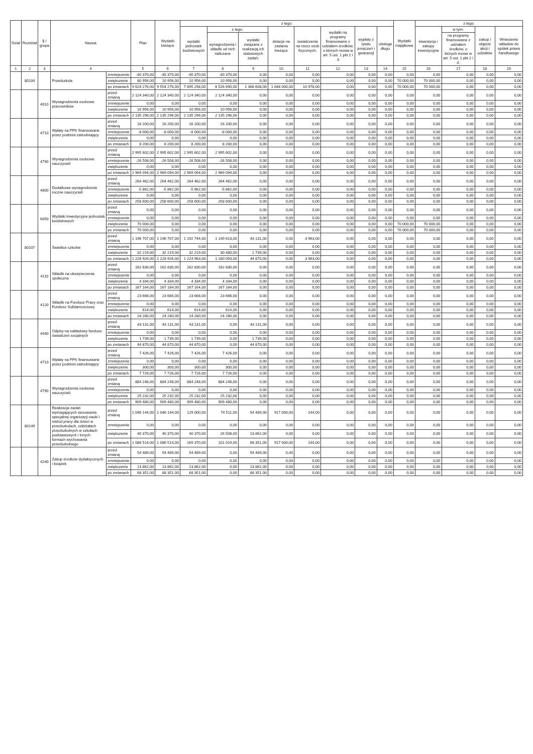| Dział | Rozdział | § / grupa | Nazwa | | Plan | Wydatki bieżące | z tego: | | | | | | | | Wydatki majątkowe | z tego: | | | |
| --- | --- | --- | --- | --- | --- | --- | --- | --- | --- | --- | --- | --- | --- | --- | --- | --- | --- | --- | --- |
| | | | | | | | wydatki jednostek budżetowych | z tego: | | dotacje na zadania bieżące | świadczenia na rzecz osób fizycznych; | wydatki na programy finansowane z udziałem środków, o których mowa w art. 5 ust. 1 pkt 2 i 3 | wypłaty z tytułu poręczeń i gwarancji | obsługa długu | | inwestycje i zakupy inwestycyjne | w tym: | zakup i objęcie akcji i udziałów | Wniesienie wkładów do spółek prawa handlowego |
| | | | | | | | | wynagrodzenia i składki od nich naliczane | wydatki związane z realizacją ich statutowych zadań; | | | | | | | | na programy finansowane z udziałem środków, o których mowa w art. 5 ust. 1 pkt 2 i 3, | | |
| 1 | 2 | 3 | 4 | | 5 | 6 | 7 | 8 | 9 | 10 | 11 | 12 | 13 | 14 | 15 | 16 | 17 | 18 | 19 |
| | 80104 | | Przedszkola | zmniejszenie | -40 370,00 | -40 370,00 | -40 370,00 | -40 370,00 | 0,00 | 0,00 | 0,00 | 0,00 | 0,00 | 0,00 | 0,00 | 0,00 | 0,00 | 0,00 | 0,00 |
| | | | | zwiększenie | 80 956,00 | 10 956,00 | 10 956,00 | 10 956,00 | 0,00 | 0,00 | 0,00 | 0,00 | 0,00 | 0,00 | 70 000,00 | 70 000,00 | 0,00 | 0,00 | 0,00 |
| | | | | po zmianach | 9 624 276,00 | 9 554 276,00 | 7 895 298,00 | 6 526 690,00 | 1 368 608,00 | 1 648 000,00 | 10 978,00 | 0,00 | 0,00 | 0,00 | 70 000,00 | 70 000,00 | 0,00 | 0,00 | 0,00 |
| | | 4010 | Wynagrodzenia osobowe pracowników | przed zmianą | 2 124 340,00 | 2 124 340,00 | 2 124 340,00 | 2 124 340,00 | 0,00 | 0,00 | 0,00 | 0,00 | 0,00 | 0,00 | 0,00 | 0,00 | 0,00 | 0,00 | 0,00 |
| | | | | zmniejszenie | 0,00 | 0,00 | 0,00 | 0,00 | 0,00 | 0,00 | 0,00 | 0,00 | 0,00 | 0,00 | 0,00 | 0,00 | 0,00 | 0,00 | 0,00 |
| | | | | zwiększenie | 10 956,00 | 10 956,00 | 10 956,00 | 10 956,00 | 0,00 | 0,00 | 0,00 | 0,00 | 0,00 | 0,00 | 0,00 | 0,00 | 0,00 | 0,00 | 0,00 |
| | | | | po zmianach | 2 135 296,00 | 2 135 296,00 | 2 135 296,00 | 2 135 296,00 | 0,00 | 0,00 | 0,00 | 0,00 | 0,00 | 0,00 | 0,00 | 0,00 | 0,00 | 0,00 | 0,00 |
| | | 4710 | Wpłaty na PPK finansowane przez podmiot zatrudniający | przed zmianą | 16 200,00 | 16 200,00 | 16 200,00 | 16 200,00 | 0,00 | 0,00 | 0,00 | 0,00 | 0,00 | 0,00 | 0,00 | 0,00 | 0,00 | 0,00 | 0,00 |
| | | | | zmniejszenie | -8 000,00 | -8 000,00 | -8 000,00 | -8 000,00 | 0,00 | 0,00 | 0,00 | 0,00 | 0,00 | 0,00 | 0,00 | 0,00 | 0,00 | 0,00 | 0,00 |
| | | | | zwiększenie | 0,00 | 0,00 | 0,00 | 0,00 | 0,00 | 0,00 | 0,00 | 0,00 | 0,00 | 0,00 | 0,00 | 0,00 | 0,00 | 0,00 | 0,00 |
| | | | | po zmianach | 8 200,00 | 8 200,00 | 8 200,00 | 8 200,00 | 0,00 | 0,00 | 0,00 | 0,00 | 0,00 | 0,00 | 0,00 | 0,00 | 0,00 | 0,00 | 0,00 |
| | | 4790 | Wynagrodzenia osobowe nauczycieli | przed zmianą | 2 995 602,00 | 2 995 602,00 | 2 995 602,00 | 2 995 602,00 | 0,00 | 0,00 | 0,00 | 0,00 | 0,00 | 0,00 | 0,00 | 0,00 | 0,00 | 0,00 | 0,00 |
| | | | | zmniejszenie | -26 508,00 | -26 508,00 | -26 508,00 | -26 508,00 | 0,00 | 0,00 | 0,00 | 0,00 | 0,00 | 0,00 | 0,00 | 0,00 | 0,00 | 0,00 | 0,00 |
| | | | | zwiększenie | 0,00 | 0,00 | 0,00 | 0,00 | 0,00 | 0,00 | 0,00 | 0,00 | 0,00 | 0,00 | 0,00 | 0,00 | 0,00 | 0,00 | 0,00 |
| | | | | po zmianach | 2 969 094,00 | 2 969 094,00 | 2 969 094,00 | 2 969 094,00 | 0,00 | 0,00 | 0,00 | 0,00 | 0,00 | 0,00 | 0,00 | 0,00 | 0,00 | 0,00 | 0,00 |
| | | 4800 | Dodatkowe wynagrodzenie roczne nauczycieli | przed zmianą | 264 462,00 | 264 462,00 | 264 462,00 | 264 462,00 | 0,00 | 0,00 | 0,00 | 0,00 | 0,00 | 0,00 | 0,00 | 0,00 | 0,00 | 0,00 | 0,00 |
| | | | | zmniejszenie | -5 862,00 | -5 862,00 | -5 862,00 | -5 862,00 | 0,00 | 0,00 | 0,00 | 0,00 | 0,00 | 0,00 | 0,00 | 0,00 | 0,00 | 0,00 | 0,00 |
| | | | | zwiększenie | 0,00 | 0,00 | 0,00 | 0,00 | 0,00 | 0,00 | 0,00 | 0,00 | 0,00 | 0,00 | 0,00 | 0,00 | 0,00 | 0,00 | 0,00 |
| | | | | po zmianach | 258 600,00 | 258 600,00 | 258 600,00 | 258 600,00 | 0,00 | 0,00 | 0,00 | 0,00 | 0,00 | 0,00 | 0,00 | 0,00 | 0,00 | 0,00 | 0,00 |
| | | 6050 | Wydatki inwestycyjne jednostek budżetowych | przed zmianą | 0,00 | 0,00 | 0,00 | 0,00 | 0,00 | 0,00 | 0,00 | 0,00 | 0,00 | 0,00 | 0,00 | 0,00 | 0,00 | 0,00 | 0,00 |
| | | | | zmniejszenie | 0,00 | 0,00 | 0,00 | 0,00 | 0,00 | 0,00 | 0,00 | 0,00 | 0,00 | 0,00 | 0,00 | 0,00 | 0,00 | 0,00 | 0,00 |
| | | | | zwiększenie | 70 000,00 | 0,00 | 0,00 | 0,00 | 0,00 | 0,00 | 0,00 | 0,00 | 0,00 | 0,00 | 70 000,00 | 70 000,00 | 0,00 | 0,00 | 0,00 |
| | | | | po zmianach | 70 000,00 | 0,00 | 0,00 | 0,00 | 0,00 | 0,00 | 0,00 | 0,00 | 0,00 | 0,00 | 70 000,00 | 70 000,00 | 0,00 | 0,00 | 0,00 |
| | 80107 | | Świetlice szkolne | przed zmianą | 1 196 707,00 | 1 196 707,00 | 1 192 744,00 | 1 149 613,00 | 43 131,00 | 0,00 | 3 963,00 | 0,00 | 0,00 | 0,00 | 0,00 | 0,00 | 0,00 | 0,00 | 0,00 |
| | | | | zmniejszenie | 0,00 | 0,00 | 0,00 | 0,00 | 0,00 | 0,00 | 0,00 | 0,00 | 0,00 | 0,00 | 0,00 | 0,00 | 0,00 | 0,00 | 0,00 |
| | | | | zwiększenie | 32 219,00 | 32 219,00 | 32 219,00 | 30 480,00 | 1 739,00 | 0,00 | 0,00 | 0,00 | 0,00 | 0,00 | 0,00 | 0,00 | 0,00 | 0,00 | 0,00 |
| | | | | po zmianach | 1 228 926,00 | 1 228 926,00 | 1 224 963,00 | 1 180 093,00 | 44 870,00 | 0,00 | 3 963,00 | 0,00 | 0,00 | 0,00 | 0,00 | 0,00 | 0,00 | 0,00 | 0,00 |
| | | 4110 | Składki na ubezpieczenia społeczne | przed zmianą | 162 830,00 | 162 830,00 | 162 830,00 | 162 830,00 | 0,00 | 0,00 | 0,00 | 0,00 | 0,00 | 0,00 | 0,00 | 0,00 | 0,00 | 0,00 | 0,00 |
| | | | | zmniejszenie | 0,00 | 0,00 | 0,00 | 0,00 | 0,00 | 0,00 | 0,00 | 0,00 | 0,00 | 0,00 | 0,00 | 0,00 | 0,00 | 0,00 | 0,00 |
| | | | | zwiększenie | 4 334,00 | 4 334,00 | 4 334,00 | 4 334,00 | 0,00 | 0,00 | 0,00 | 0,00 | 0,00 | 0,00 | 0,00 | 0,00 | 0,00 | 0,00 | 0,00 |
| | | | | po zmianach | 167 164,00 | 167 164,00 | 167 164,00 | 167 164,00 | 0,00 | 0,00 | 0,00 | 0,00 | 0,00 | 0,00 | 0,00 | 0,00 | 0,00 | 0,00 | 0,00 |
| | | 4120 | Składki na Fundusz Pracy oraz Fundusz Solidarnościowy | przed zmianą | 23 666,00 | 23 666,00 | 23 666,00 | 23 666,00 | 0,00 | 0,00 | 0,00 | 0,00 | 0,00 | 0,00 | 0,00 | 0,00 | 0,00 | 0,00 | 0,00 |
| | | | | zmniejszenie | 0,00 | 0,00 | 0,00 | 0,00 | 0,00 | 0,00 | 0,00 | 0,00 | 0,00 | 0,00 | 0,00 | 0,00 | 0,00 | 0,00 | 0,00 |
| | | | | zwiększenie | 614,00 | 614,00 | 614,00 | 614,00 | 0,00 | 0,00 | 0,00 | 0,00 | 0,00 | 0,00 | 0,00 | 0,00 | 0,00 | 0,00 | 0,00 |
| | | | | po zmianach | 24 280,00 | 24 280,00 | 24 280,00 | 24 280,00 | 0,00 | 0,00 | 0,00 | 0,00 | 0,00 | 0,00 | 0,00 | 0,00 | 0,00 | 0,00 | 0,00 |
| | | 4440 | Odpisy na zakładowy fundusz świadczeń socjalnych | przed zmianą | 43 131,00 | 43 131,00 | 43 131,00 | 0,00 | 43 131,00 | 0,00 | 0,00 | 0,00 | 0,00 | 0,00 | 0,00 | 0,00 | 0,00 | 0,00 | 0,00 |
| | | | | zmniejszenie | 0,00 | 0,00 | 0,00 | 0,00 | 0,00 | 0,00 | 0,00 | 0,00 | 0,00 | 0,00 | 0,00 | 0,00 | 0,00 | 0,00 | 0,00 |
| | | | | zwiększenie | 1 739,00 | 1 739,00 | 1 739,00 | 0,00 | 1 739,00 | 0,00 | 0,00 | 0,00 | 0,00 | 0,00 | 0,00 | 0,00 | 0,00 | 0,00 | 0,00 |
| | | | | po zmianach | 44 870,00 | 44 870,00 | 44 870,00 | 0,00 | 44 870,00 | 0,00 | 0,00 | 0,00 | 0,00 | 0,00 | 0,00 | 0,00 | 0,00 | 0,00 | 0,00 |
| | | 4710 | Wpłaty na PPK finansowane przez podmiot zatrudniający | przed zmianą | 7 426,00 | 7 426,00 | 7 426,00 | 7 426,00 | 0,00 | 0,00 | 0,00 | 0,00 | 0,00 | 0,00 | 0,00 | 0,00 | 0,00 | 0,00 | 0,00 |
| | | | | zmniejszenie | 0,00 | 0,00 | 0,00 | 0,00 | 0,00 | 0,00 | 0,00 | 0,00 | 0,00 | 0,00 | 0,00 | 0,00 | 0,00 | 0,00 | 0,00 |
| | | | | zwiększenie | 300,00 | 300,00 | 300,00 | 300,00 | 0,00 | 0,00 | 0,00 | 0,00 | 0,00 | 0,00 | 0,00 | 0,00 | 0,00 | 0,00 | 0,00 |
| | | | | po zmianach | 7 726,00 | 7 726,00 | 7 726,00 | 7 726,00 | 0,00 | 0,00 | 0,00 | 0,00 | 0,00 | 0,00 | 0,00 | 0,00 | 0,00 | 0,00 | 0,00 |
| | | 4790 | Wynagrodzenia osobowe nauczycieli | przed zmianą | 884 248,00 | 884 248,00 | 884 248,00 | 884 248,00 | 0,00 | 0,00 | 0,00 | 0,00 | 0,00 | 0,00 | 0,00 | 0,00 | 0,00 | 0,00 | 0,00 |
| | | | | zmniejszenie | 0,00 | 0,00 | 0,00 | 0,00 | 0,00 | 0,00 | 0,00 | 0,00 | 0,00 | 0,00 | 0,00 | 0,00 | 0,00 | 0,00 | 0,00 |
| | | | | zwiększenie | 25 232,00 | 25 232,00 | 25 232,00 | 25 232,00 | 0,00 | 0,00 | 0,00 | 0,00 | 0,00 | 0,00 | 0,00 | 0,00 | 0,00 | 0,00 | 0,00 |
| | | | | po zmianach | 909 480,00 | 909 480,00 | 909 480,00 | 909 480,00 | 0,00 | 0,00 | 0,00 | 0,00 | 0,00 | 0,00 | 0,00 | 0,00 | 0,00 | 0,00 | 0,00 |
| | 80149 | | Realizacja zadań wymagających stosowania specjalnej organizacji nauki i metod pracy dla dzieci w przedszkolach, oddziałach przedszkolnych w szkołach podstawowych i innych formach wychowania przedszkolnego | przed zmianą | 1 046 144,00 | 1 046 144,00 | 129 000,00 | 74 511,00 | 54 489,00 | 917 000,00 | 144,00 | 0,00 | 0,00 | 0,00 | 0,00 | 0,00 | 0,00 | 0,00 | 0,00 |
| | | | | zmniejszenie | 0,00 | 0,00 | 0,00 | 0,00 | 0,00 | 0,00 | 0,00 | 0,00 | 0,00 | 0,00 | 0,00 | 0,00 | 0,00 | 0,00 | 0,00 |
| | | | | zwiększenie | 40 370,00 | 40 370,00 | 40 370,00 | 26 508,00 | 13 862,00 | 0,00 | 0,00 | 0,00 | 0,00 | 0,00 | 0,00 | 0,00 | 0,00 | 0,00 | 0,00 |
| | | | | po zmianach | 1 086 514,00 | 1 086 514,00 | 169 370,00 | 101 019,00 | 68 351,00 | 917 000,00 | 144,00 | 0,00 | 0,00 | 0,00 | 0,00 | 0,00 | 0,00 | 0,00 | 0,00 |
| | | 4240 | Zakup środków dydaktycznych i książek | przed zmianą | 54 489,00 | 54 489,00 | 54 489,00 | 0,00 | 54 489,00 | 0,00 | 0,00 | 0,00 | 0,00 | 0,00 | 0,00 | 0,00 | 0,00 | 0,00 | 0,00 |
| | | | | zmniejszenie | 0,00 | 0,00 | 0,00 | 0,00 | 0,00 | 0,00 | 0,00 | 0,00 | 0,00 | 0,00 | 0,00 | 0,00 | 0,00 | 0,00 | 0,00 |
| | | | | zwiększenie | 13 862,00 | 13 862,00 | 13 862,00 | 0,00 | 13 862,00 | 0,00 | 0,00 | 0,00 | 0,00 | 0,00 | 0,00 | 0,00 | 0,00 | 0,00 | 0,00 |
| | | | | po zmianach | 68 351,00 | 68 351,00 | 68 351,00 | 0,00 | 68 351,00 | 0,00 | 0,00 | 0,00 | 0,00 | 0,00 | 0,00 | 0,00 | 0,00 | 0,00 | 0,00 |